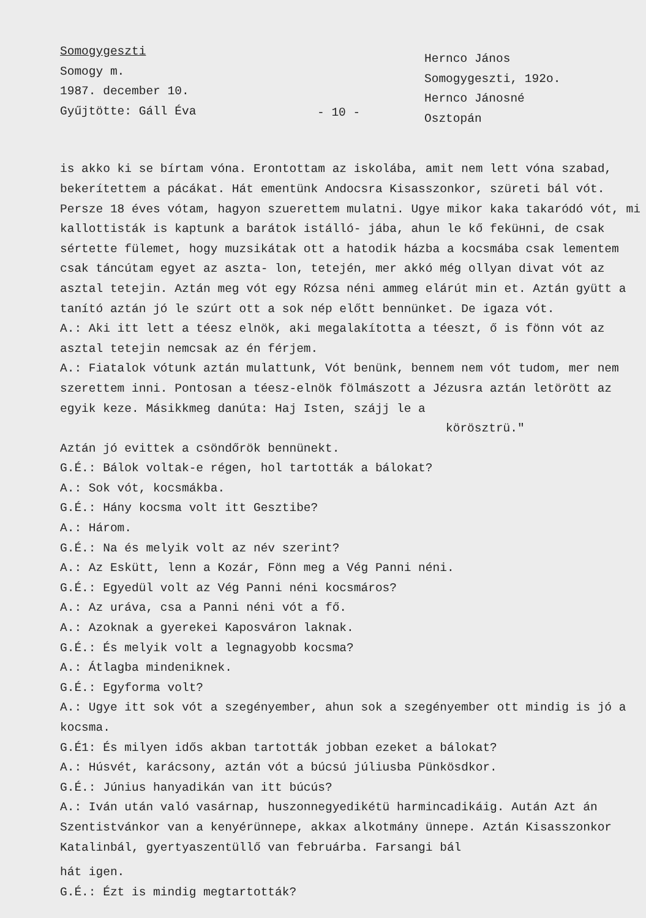Somogygeszti
Somogy m.
1987. december 10.
Gyűjtötte: Gáll Éva
- 10 -
Hernco János
Somogygeszti, 192o.
Hernco Jánosné
Osztopán
is akko ki se bírtam vóna. Erontottam az iskolába, amit nem lett vóna szabad, bekerítettem a pácákat. Hát ementünk Andocsra Kisasszonkor, szüreti bál vót. Persze 18 éves vótam, hagyon szuerettem mulatni. Ugye mikor kaka takaródó vót, mi kallottisták is kaptunk a barátok istálló- jába, ahun le kő feküнni, de csak sértette fülemet, hogy muzsikátak ott a hatodik házba a kocsmába csak lementem csak táncútam egyet az aszta- lon, tetején, mer akkó még ollyan divat vót az asztal tetejin. Aztán meg vót egy Rózsa néni ammeg elárút min et. Aztán gyütt a tanító aztán jó le szúrt ott a sok nép előtt bennünket. De igaza vót.
A.: Aki itt lett a téesz elnök, aki megalakította a téeszt, ő is fönn vót az asztal tetejin nemcsak az én férjem.
A.: Fiatalok vótunk aztán mulattunk, Vót benünk, bennem nem vót tudom, mer nem szerettem inni. Pontosan a téesz-elnök fölmászott a Jézusra aztán letörött az egyik keze. Másikkmeg danúta: Haj Isten, szájj le a
körösztrü."
Aztán jó evittek a csöndőrök bennünekt.
G.É.: Bálok voltak-e régen, hol tartották a bálokat?
A.: Sok vót, kocsmákba.
G.É.: Hány kocsma volt itt Gesztibe?
A.: Három.
G.É.: Na és melyik volt az név szerint?
A.: Az Eskütt, lenn a Kozár, Fönn meg a Vég Panni néni.
G.É.: Egyedül volt az Vég Panni néni kocsmáros?
A.: Az uráva, csa a Panni néni vót a fő.
A.: Azoknak a gyerekei Kaposváron laknak.
G.É.: És melyik volt a legnagyobb kocsma?
A.: Átlagba mindeniknek.
G.É.: Egyforma volt?
A.: Ugye itt sok vót a szegényember, ahun sok a szegényember ott mindig is jó a kocsma.
G.É1: És milyen idős akban tartották jobban ezeket a bálokat?
A.: Húsvét, karácsony, aztán vót a búcsú júliusba Pünkösdkor.
G.É.: Június hanyadikán van itt búcús?
A.: Iván után való vasárnap, huszonnegyedikétü harmincadikáig. Aután Azt án Szentistvánkor van a kenyérünnepe, akkax alkotmány ünnepe. Aztán Kisasszonkor Katalinbál, gyertyaszentüllő van februárba. Farsangi bál
hát igen.
G.É.: Ézt is mindig megtartották?